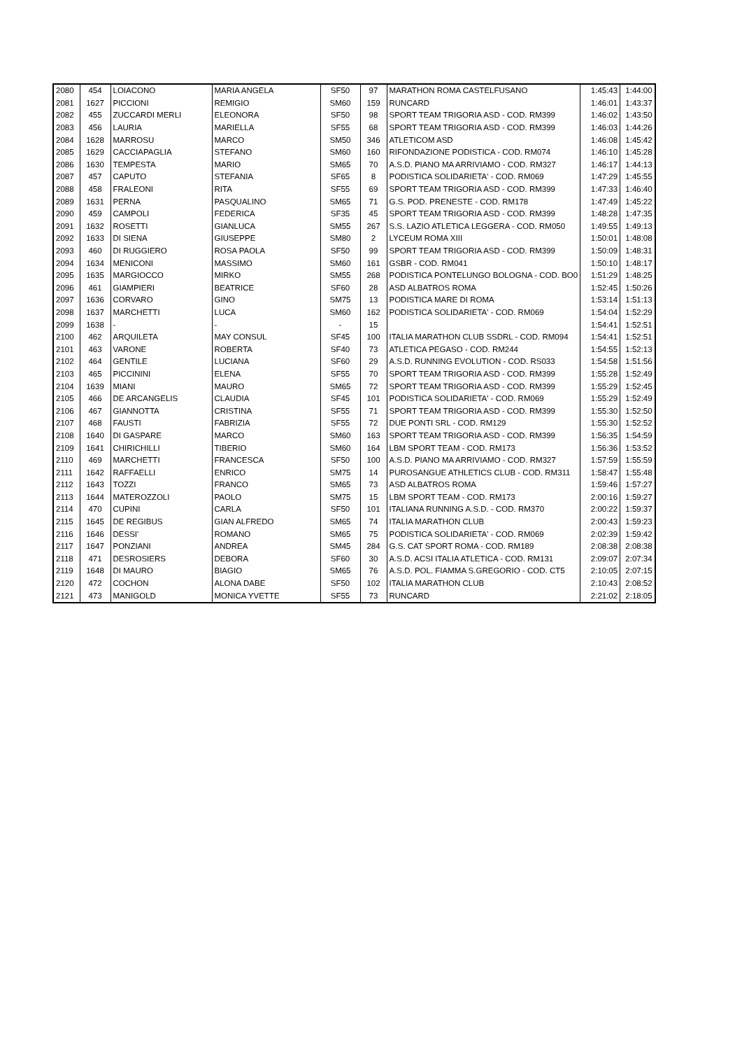| 2080 | 454 | LOIACONO | MARIA ANGELA | SF50 | 97 | MARATHON ROMA CASTELFUSANO | 1:45:43 | 1:44:00 |
| 2081 | 1627 | PICCIONI | REMIGIO | SM60 | 159 | RUNCARD | 1:46:01 | 1:43:37 |
| 2082 | 455 | ZUCCARDI MERLI | ELEONORA | SF50 | 98 | SPORT TEAM TRIGORIA ASD - COD. RM399 | 1:46:02 | 1:43:50 |
| 2083 | 456 | LAURIA | MARIELLA | SF55 | 68 | SPORT TEAM TRIGORIA ASD - COD. RM399 | 1:46:03 | 1:44:26 |
| 2084 | 1628 | MARROSU | MARCO | SM50 | 346 | ATLETICOM ASD | 1:46:08 | 1:45:42 |
| 2085 | 1629 | CACCIAPAGLIA | STEFANO | SM60 | 160 | RIFONDAZIONE PODISTICA - COD. RM074 | 1:46:10 | 1:45:28 |
| 2086 | 1630 | TEMPESTA | MARIO | SM65 | 70 | A.S.D. PIANO MA ARRIVIAMO - COD. RM327 | 1:46:17 | 1:44:13 |
| 2087 | 457 | CAPUTO | STEFANIA | SF65 | 8 | PODISTICA SOLIDARIETA' - COD. RM069 | 1:47:29 | 1:45:55 |
| 2088 | 458 | FRALEONI | RITA | SF55 | 69 | SPORT TEAM TRIGORIA ASD - COD. RM399 | 1:47:33 | 1:46:40 |
| 2089 | 1631 | PERNA | PASQUALINO | SM65 | 71 | G.S. POD. PRENESTE - COD. RM178 | 1:47:49 | 1:45:22 |
| 2090 | 459 | CAMPOLI | FEDERICA | SF35 | 45 | SPORT TEAM TRIGORIA ASD - COD. RM399 | 1:48:28 | 1:47:35 |
| 2091 | 1632 | ROSETTI | GIANLUCA | SM55 | 267 | S.S. LAZIO ATLETICA LEGGERA - COD. RM050 | 1:49:55 | 1:49:13 |
| 2092 | 1633 | DI SIENA | GIUSEPPE | SM80 | 2 | LYCEUM ROMA XIII | 1:50:01 | 1:48:08 |
| 2093 | 460 | DI RUGGIERO | ROSA PAOLA | SF50 | 99 | SPORT TEAM TRIGORIA ASD - COD. RM399 | 1:50:09 | 1:48:31 |
| 2094 | 1634 | MENICONI | MASSIMO | SM60 | 161 | GSBR - COD. RM041 | 1:50:10 | 1:48:17 |
| 2095 | 1635 | MARGIOCCO | MIRKO | SM55 | 268 | PODISTICA PONTELUNGO BOLOGNA - COD. BO0 | 1:51:29 | 1:48:25 |
| 2096 | 461 | GIAMPIERI | BEATRICE | SF60 | 28 | ASD ALBATROS ROMA | 1:52:45 | 1:50:26 |
| 2097 | 1636 | CORVARO | GINO | SM75 | 13 | PODISTICA MARE DI ROMA | 1:53:14 | 1:51:13 |
| 2098 | 1637 | MARCHETTI | LUCA | SM60 | 162 | PODISTICA SOLIDARIETA' - COD. RM069 | 1:54:04 | 1:52:29 |
| 2099 | 1638 | - | - | - | 15 | | 1:54:41 | 1:52:51 |
| 2100 | 462 | ARQUILETA | MAY CONSUL | SF45 | 100 | ITALIA MARATHON CLUB SSDRL - COD. RM094 | 1:54:41 | 1:52:51 |
| 2101 | 463 | VARONE | ROBERTA | SF40 | 73 | ATLETICA PEGASO - COD. RM244 | 1:54:55 | 1:52:13 |
| 2102 | 464 | GENTILE | LUCIANA | SF60 | 29 | A.S.D. RUNNING EVOLUTION - COD. RS033 | 1:54:58 | 1:51:56 |
| 2103 | 465 | PICCININI | ELENA | SF55 | 70 | SPORT TEAM TRIGORIA ASD - COD. RM399 | 1:55:28 | 1:52:49 |
| 2104 | 1639 | MIANI | MAURO | SM65 | 72 | SPORT TEAM TRIGORIA ASD - COD. RM399 | 1:55:29 | 1:52:45 |
| 2105 | 466 | DE ARCANGELIS | CLAUDIA | SF45 | 101 | PODISTICA SOLIDARIETA' - COD. RM069 | 1:55:29 | 1:52:49 |
| 2106 | 467 | GIANNOTTA | CRISTINA | SF55 | 71 | SPORT TEAM TRIGORIA ASD - COD. RM399 | 1:55:30 | 1:52:50 |
| 2107 | 468 | FAUSTI | FABRIZIA | SF55 | 72 | DUE PONTI SRL - COD. RM129 | 1:55:30 | 1:52:52 |
| 2108 | 1640 | DI GASPARE | MARCO | SM60 | 163 | SPORT TEAM TRIGORIA ASD - COD. RM399 | 1:56:35 | 1:54:59 |
| 2109 | 1641 | CHIRICHILLI | TIBERIO | SM60 | 164 | LBM SPORT TEAM - COD. RM173 | 1:56:36 | 1:53:52 |
| 2110 | 469 | MARCHETTI | FRANCESCA | SF50 | 100 | A.S.D. PIANO MA ARRIVIAMO - COD. RM327 | 1:57:59 | 1:55:59 |
| 2111 | 1642 | RAFFAELLI | ENRICO | SM75 | 14 | PUROSANGUE ATHLETICS CLUB - COD. RM311 | 1:58:47 | 1:55:48 |
| 2112 | 1643 | TOZZI | FRANCO | SM65 | 73 | ASD ALBATROS ROMA | 1:59:46 | 1:57:27 |
| 2113 | 1644 | MATEROZZOLI | PAOLO | SM75 | 15 | LBM SPORT TEAM - COD. RM173 | 2:00:16 | 1:59:27 |
| 2114 | 470 | CUPINI | CARLA | SF50 | 101 | ITALIANA RUNNING A.S.D. - COD. RM370 | 2:00:22 | 1:59:37 |
| 2115 | 1645 | DE REGIBUS | GIAN ALFREDO | SM65 | 74 | ITALIA MARATHON CLUB | 2:00:43 | 1:59:23 |
| 2116 | 1646 | DESSI' | ROMANO | SM65 | 75 | PODISTICA SOLIDARIETA' - COD. RM069 | 2:02:39 | 1:59:42 |
| 2117 | 1647 | PONZIANI | ANDREA | SM45 | 284 | G.S. CAT SPORT ROMA - COD. RM189 | 2:08:38 | 2:08:38 |
| 2118 | 471 | DESROSIERS | DEBORA | SF60 | 30 | A.S.D. ACSI ITALIA ATLETICA - COD. RM131 | 2:09:07 | 2:07:34 |
| 2119 | 1648 | DI MAURO | BIAGIO | SM65 | 76 | A.S.D. POL. FIAMMA S.GREGORIO - COD. CT5 | 2:10:05 | 2:07:15 |
| 2120 | 472 | COCHON | ALONA DABE | SF50 | 102 | ITALIA MARATHON CLUB | 2:10:43 | 2:08:52 |
| 2121 | 473 | MANIGOLD | MONICA YVETTE | SF55 | 73 | RUNCARD | 2:21:02 | 2:18:05 |